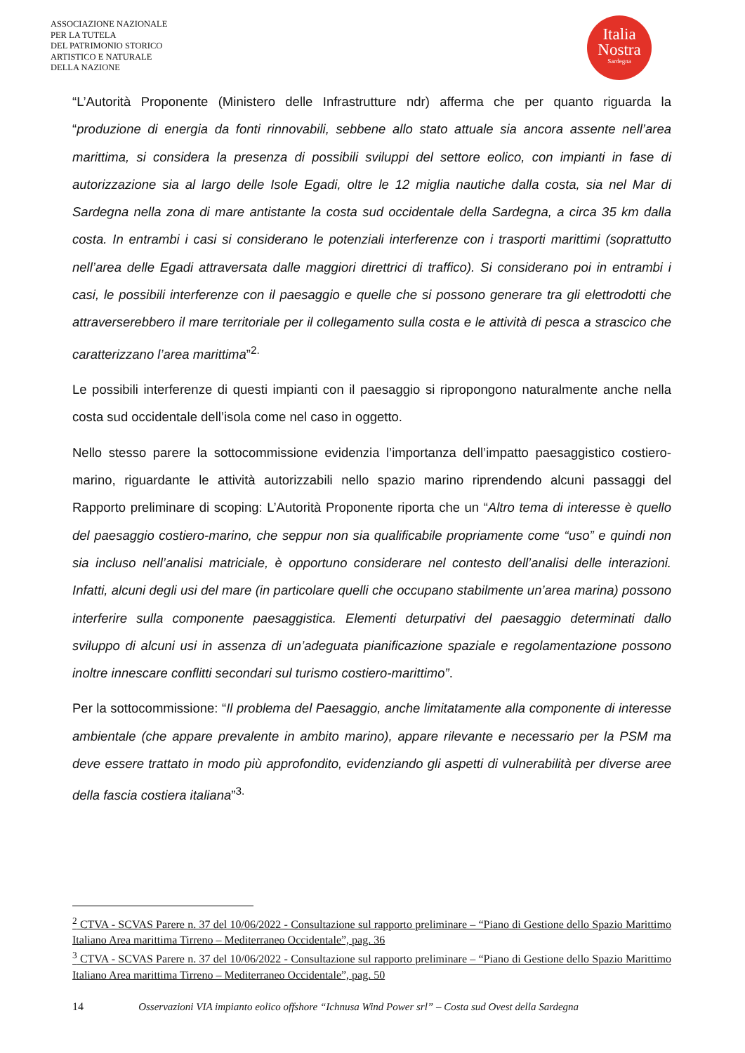ASSOCIAZIONE NAZIONALE
PER LA TUTELA
DEL PATRIMONIO STORICO
ARTISTICO E NATURALE
DELLA NAZIONE
Italia
Nostra
Sardegna
“L’Autorità Proponente (Ministero delle Infrastrutture ndr) afferma che per quanto riguarda la “produzione di energia da fonti rinnovabili, sebbene allo stato attuale sia ancora assente nell’area marittima, si considera la presenza di possibili sviluppi del settore eolico, con impianti in fase di autorizzazione sia al largo delle Isole Egadi, oltre le 12 miglia nautiche dalla costa, sia nel Mar di Sardegna nella zona di mare antistante la costa sud occidentale della Sardegna, a circa 35 km dalla costa. In entrambi i casi si considerano le potenziali interferenze con i trasporti marittimi (soprattutto nell’area delle Egadi attraversata dalle maggiori direttrici di traffico). Si considerano poi in entrambi i casi, le possibili interferenze con il paesaggio e quelle che si possono generare tra gli elettrodotti che attraverserebbero il mare territoriale per il collegamento sulla costa e le attività di pesca a strascico che caratterizzano l’area marittima”<sup>2.</sup>
Le possibili interferenze di questi impianti con il paesaggio si ripropongono naturalmente anche nella costa sud occidentale dell’isola come nel caso in oggetto.
Nello stesso parere la sottocommissione evidenzia l’importanza dell’impatto paesaggistico costiero-marino, riguardante le attività autorizzabili nello spazio marino riprendendo alcuni passaggi del Rapporto preliminare di scoping: L’Autorità Proponente riporta che un “Altro tema di interesse è quello del paesaggio costiero-marino, che seppur non sia qualificabile propriamente come “uso” e quindi non sia incluso nell’analisi matriciale, è opportuno considerare nel contesto dell’analisi delle interazioni. Infatti, alcuni degli usi del mare (in particolare quelli che occupano stabilmente un’area marina) possono interferire sulla componente paesaggistica. Elementi deturpativi del paesaggio determinati dallo sviluppo di alcuni usi in assenza di un’adeguata pianificazione spaziale e regolamentazione possono inoltre innescare conflitti secondari sul turismo costiero-marittimo”.
Per la sottocommissione: “Il problema del Paesaggio, anche limitatamente alla componente di interesse ambientale (che appare prevalente in ambito marino), appare rilevante e necessario per la PSM ma deve essere trattato in modo più approfondito, evidenziando gli aspetti di vulnerabilità per diverse aree della fascia costiera italiana”<sup>3.</sup>
<sup>2</sup> CTVA - SCVAS Parere n. 37 del 10/06/2022 - Consultazione sul rapporto preliminare – “Piano di Gestione dello Spazio Marittimo Italiano Area marittima Tirreno – Mediterraneo Occidentale”, pag. 36
<sup>3</sup> CTVA - SCVAS Parere n. 37 del 10/06/2022 - Consultazione sul rapporto preliminare – “Piano di Gestione dello Spazio Marittimo Italiano Area marittima Tirreno – Mediterraneo Occidentale”, pag. 50
14 Osservazioni VIA impianto eolico offshore “Ichnusa Wind Power srl” – Costa sud Ovest della Sardegna